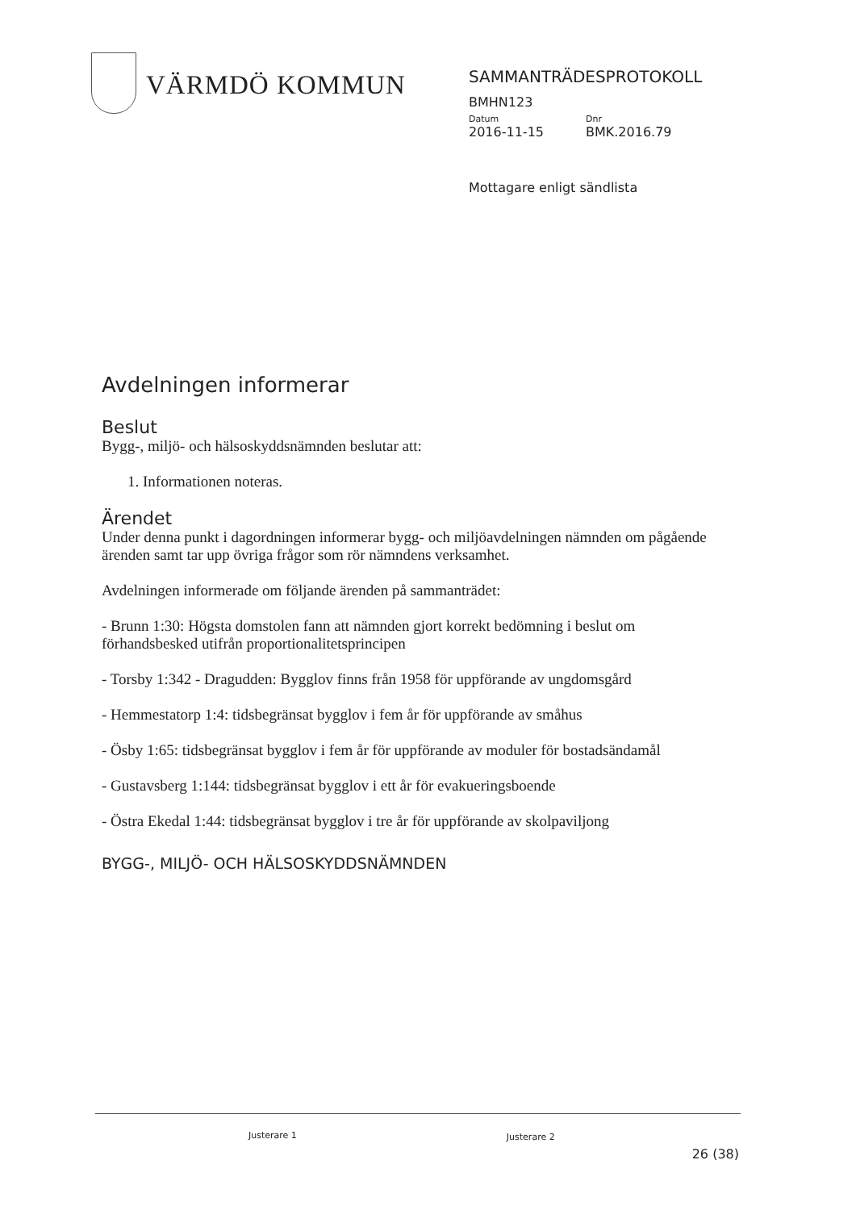VÄRMDÖ KOMMUN
SAMMANTRÄDESPROTOKOLL
BMHN123
Datum Dnr
2016-11-15 BMK.2016.79
Mottagare enligt sändlista
Avdelningen informerar
Beslut
Bygg-, miljö- och hälsoskyddsnämnden beslutar att:
1. Informationen noteras.
Ärendet
Under denna punkt i dagordningen informerar bygg- och miljöavdelningen nämnden om pågående ärenden samt tar upp övriga frågor som rör nämndens verksamhet.
Avdelningen informerade om följande ärenden på sammanträdet:
- Brunn 1:30: Högsta domstolen fann att nämnden gjort korrekt bedömning i beslut om förhandsbesked utifrån proportionalitetsprincipen
- Torsby 1:342 - Dragudden: Bygglov finns från 1958 för uppförande av ungdomsgård
- Hemmestatorp 1:4: tidsbegränsat bygglov i fem år för uppförande av småhus
- Ösby 1:65: tidsbegränsat bygglov i fem år för uppförande av moduler för bostadsändamål
- Gustavsberg 1:144: tidsbegränsat bygglov i ett år för evakueringsboende
- Östra Ekedal 1:44: tidsbegränsat bygglov i tre år för uppförande av skolpaviljong
BYGG-, MILJÖ- OCH HÄLSOSKYDDSNÄMNDEN
Justerare 1 Justerare 2
26 (38)